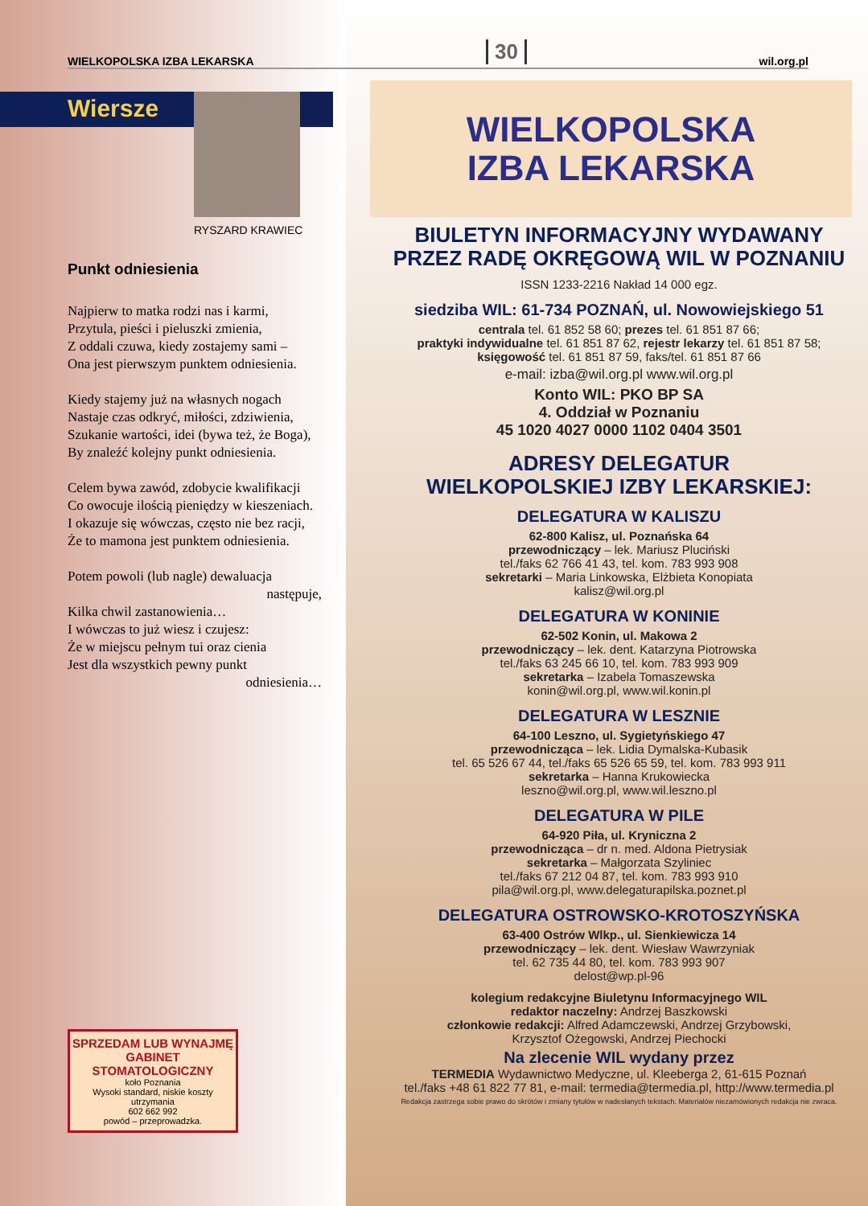WIELKOPOLSKA IZBA LEKARSKA 30 wil.org.pl
Wiersze
RYSZARD KRAWIEC
Punkt odniesienia
Najpierw to matka rodzi nas i karmi,
Przytula, pieści i pieluszki zmienia,
Z oddali czuwa, kiedy zostajemy sami –
Ona jest pierwszym punktem odniesienia.
Kiedy stajemy już na własnych nogach
Nastaje czas odkryć, miłości, zdziwienia,
Szukanie wartości, idei (bywa też, że Boga),
By znaleźć kolejny punkt odniesienia.
Celem bywa zawód, zdobycie kwalifikacji
Co owocuje ilością pieniędzy w kieszeniach.
I okazuje się wówczas, często nie bez racji,
Że to mamona jest punktem odniesienia.
Potem powoli (lub nagle) dewaluacja
następuje,
Kilka chwil zastanowienia…
I wówczas to już wiesz i czujesz:
Że w miejscu pełnym tui oraz cienia
Jest dla wszystkich pewny punkt
odniesienia…
SPRZEDAM LUB WYNAJMĘ GABINET STOMATOLOGICZNY
koło Poznania
Wysoki standard, niskie koszty utrzymania
602 662 992
powód – przeprowadzka.
WIELKOPOLSKA
IZBA LEKARSKA
BIULETYN INFORMACYJNY WYDAWANY
PRZEZ RADĘ OKRĘGOWĄ WIL W POZNANIU
ISSN 1233-2216 Nakład 14 000 egz.
siedziba WIL: 61-734 POZNAŃ, ul. Nowowiejskiego 51
centrala tel. 61 852 58 60; prezes tel. 61 851 87 66;
praktyki indywidualne tel. 61 851 87 62, rejestr lekarzy tel. 61 851 87 58;
księgowość tel. 61 851 87 59, faks/tel. 61 851 87 66
e-mail: izba@wil.org.pl www.wil.org.pl
Konto WIL: PKO BP SA
4. Oddział w Poznaniu
45 1020 4027 0000 1102 0404 3501
ADRESY DELEGATUR
WIELKOPOLSKIEJ IZBY LEKARSKIEJ:
DELEGATURA W KALISZU
62-800 Kalisz, ul. Poznańska 64
przewodniczący – lek. Mariusz Pluciński
tel./faks 62 766 41 43, tel. kom. 783 993 908
sekretarki – Maria Linkowska, Elżbieta Konopiata
kalisz@wil.org.pl
DELEGATURA W KONINIE
62-502 Konin, ul. Makowa 2
przewodniczący – lek. dent. Katarzyna Piotrowska
tel./faks 63 245 66 10, tel. kom. 783 993 909
sekretarka – Izabela Tomaszewska
konin@wil.org.pl, www.wil.konin.pl
DELEGATURA W LESZNIE
64-100 Leszno, ul. Sygietyńskiego 47
przewodnicząca – lek. Lidia Dymalska-Kubasik
tel. 65 526 67 44, tel./faks 65 526 65 59, tel. kom. 783 993 911
sekretarka – Hanna Krukowiecka
leszno@wil.org.pl, www.wil.leszno.pl
DELEGATURA W PILE
64-920 Piła, ul. Kryniczna 2
przewodnicząca – dr n. med. Aldona Pietrysiak
sekretarka – Małgorzata Szyliniec
tel./faks 67 212 04 87, tel. kom. 783 993 910
pila@wil.org.pl, www.delegaturapilska.poznet.pl
DELEGATURA OSTROWSKO-KROTOSZYŃSKA
63-400 Ostrów Wlkp., ul. Sienkiewicza 14
przewodniczący – lek. dent. Wiesław Wawrzyniak
tel. 62 735 44 80, tel. kom. 783 993 907
delost@wp.pl-96
kolegium redakcyjne Biuletynu Informacyjnego WIL
redaktor naczelny: Andrzej Baszkowski
członkowie redakcji: Alfred Adamczewski, Andrzej Grzybowski,
Krzysztof Ożegowski, Andrzej Piechocki
Na zlecenie WIL wydany przez
TERMEDIA Wydawnictwo Medyczne, ul. Kleeberga 2, 61-615 Poznań
tel./faks +48 61 822 77 81, e-mail: termedia@termedia.pl, http://www.termedia.pl
Redakcja zastrzega sobie prawo do skrótów i zmiany tytułów w nadesłanych tekstach. Materiałów niezamówionych redakcja nie zwraca.